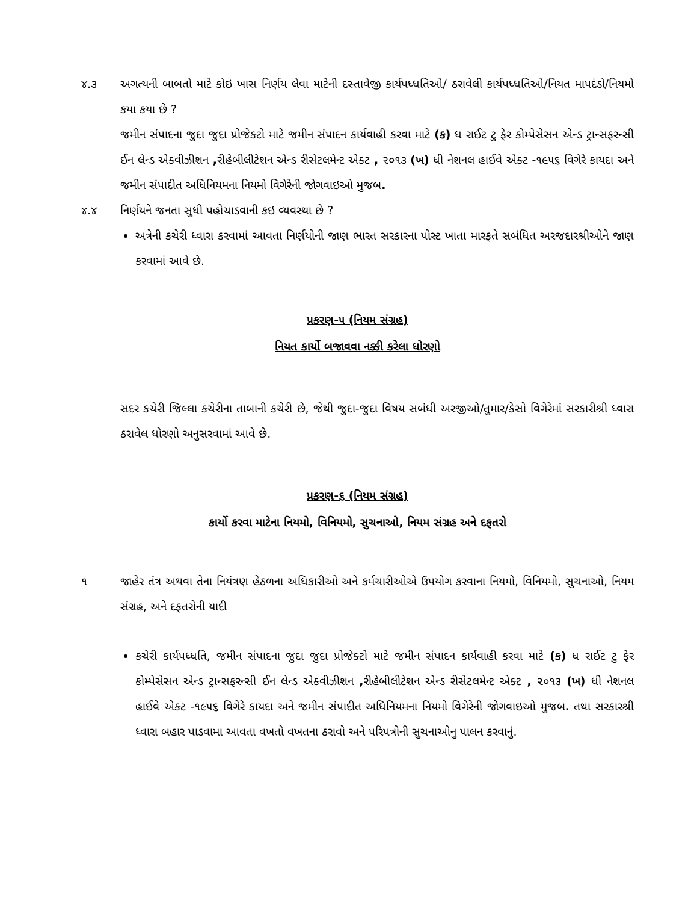૪.૩ અગત્યની બાબતો માટે કોઇ ખાસ નિર્ણય લેવા માટેની દસ્તાવેજી કાર્યપધ્ધતિઓ/ ઠરાવેલી કાર્યપધ્ધતિઓ/નિયત માપદંડો/નિયમો કયા કયા છે ?
જમીન સંપાદના જુદા જુદા પ્રોજેક્ટો માટે જમીન સંપાદન કાર્યવાહી કરવા માટે (ક) ધ રાઈટ ટુ ફેર કોમ્પેસેસન એન્ડ ટ્રાન્સફરન્સી ઈન લેન્ડ એક્વીઝીશન , રીહેબીલીટેશન એન્ડ રીસેટલમેન્ટ એક્ટ , ૨૦૧૩ (ખ) ધી નેશનલ હાઈવે એક્ટ -૧૯૫૬ વિગેરે કાયદા અને જમીન સંપાદીત અધિનિયમના નિયમો વિગેરેની જોગવાઇઓ મુજબ.
૪.૪ નિર્ણયને જનતા સુધી પહોચાડવાની કઇ વ્યવસ્થા છે ?
અત્રેની કચેરી ધ્વારા કરવામાં આવતા નિર્ણયોની જાણ ભારત સરકારના પોસ્ટ ખાતા મારફતે સબંધિત અરજદારશ્રીઓને જાણ કરવામાં આવે છે.
પ્રકરણ-૫ (નિયમ સંગ્રહ)
નિયત કાર્યો બજાવવા નક્કી કરેલા ધોરણો
સદર કચેરી જિલ્લા ક્ચેરીના તાબાની કચેરી છે, જેથી જુદા-જુદા વિષય સબંધી અરજીઓ/તુમાર/કેસો વિગેરેમાં સરકારીશ્રી ધ્વારા ઠરાવેલ ધોરણો અનુસરવામાં આવે છે.
પ્રકરણ-૬ (નિયમ સંગ્રહ)
કાર્યો કરવા માટેના નિયમો, વિનિયમો, સુચનાઓ, નિયમ સંગ્રહ અને દફતરો
૧ જાહેર તંત્ર અથવા તેના નિયંત્રણ હેઠળના અધિકારીઓ અને કર્મચારીઓએ ઉપયોગ કરવાના નિયમો, વિનિયમો, સુચનાઓ, નિયમ સંગ્રહ, અને દફતરોની યાદી
કચેરી કાર્યપધ્ધતિ, જમીન સંપાદના જુદા જુદા પ્રોજેક્ટો માટે જમીન સંપાદન કાર્યવાહી કરવા માટે (ક) ધ રાઈટ ટુ ફેર કોમ્પેસેસન એન્ડ ટ્રાન્સફરન્સી ઈન લેન્ડ એક્વીઝીશન , રીહેબીલીટેશન એન્ડ રીસેટલમેન્ટ એક્ટ , ૨૦૧૩ (ખ) ધી નેશનલ હાઈવે એક્ટ -૧૯૫૬ વિગેરે કાયદા અને જમીન સંપાદીત અધિનિયમના નિયમો વિગેરેની જોગવાઇઓ મુજબ. તથા સરકારશ્રી ધ્વારા બહાર પાડવામા આવતા વખતો વખતના ઠરાવો અને પરિપત્રોની સુચનાઓનુ પાલન કરવાનું.